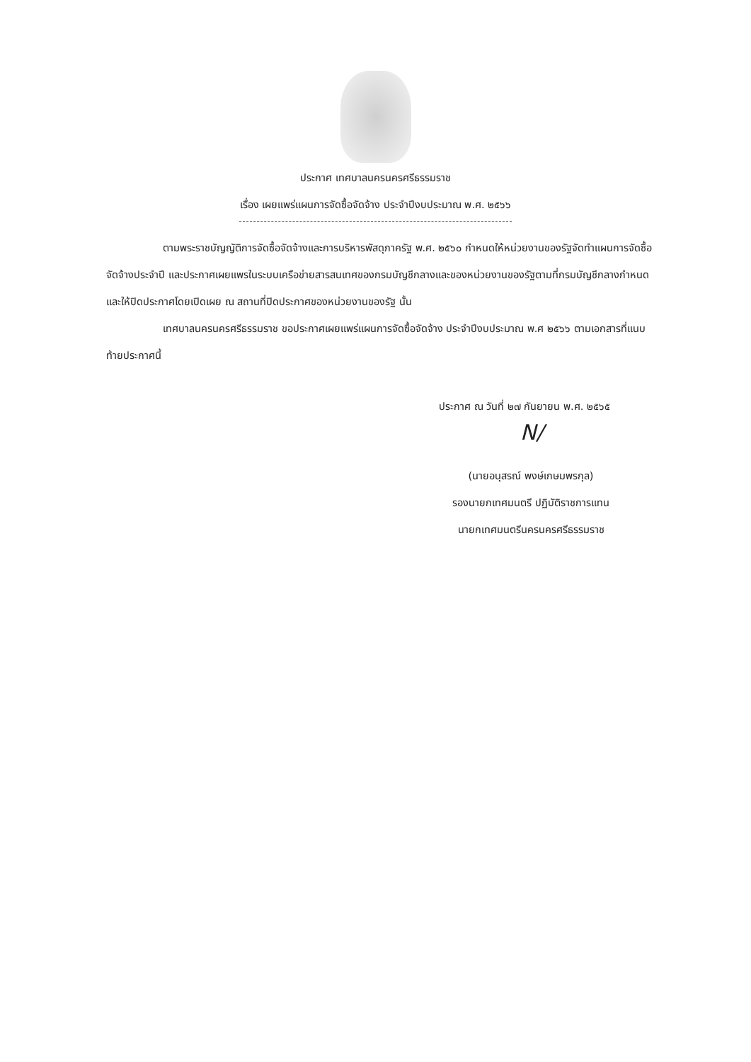ประกาศ เทศบาลนครนครศรีธรรมราช
เรื่อง เผยแพร่แผนการจัดซื้อจัดจ้าง ประจำปีงบประมาณ พ.ศ. ๒๕๖๖
ตามพระราชบัญญัติการจัดซื้อจัดจ้างและการบริหารพัสดุภาครัฐ พ.ศ. ๒๕๖๐ กำหนดให้หน่วยงานของรัฐจัดทำแผนการจัดซื้อจัดจ้างประจำปี และประกาศเผยแพรในระบบเครือข่ายสารสนเทศของกรมบัญชีกลางและของหน่วยงานของรัฐตามที่กรมบัญชีกลางกำหนด และให้ปิดประกาศโดยเปิดเผย ณ สถานที่ปิดประกาศของหน่วยงานของรัฐ นั้น
เทศบาลนครนครศรีธรรมราช ขอประกาศเผยแพร่แผนการจัดซื้อจัดจ้าง ประจำปีงบประมาณ พ.ศ ๒๕๖๖ ตามเอกสารที่แนบท้ายประกาศนี้
ประกาศ ณ วันที่ ๒๗ กันยายน พ.ศ. ๒๕๖๕
ꓠ/
(นายอนุสรณ์ พงษ์เกษมพรกุล)
รองนายกเทศมนตรี ปฏิบัติราชการแทน
นายกเทศมนตรีนครนครศรีธรรมราช